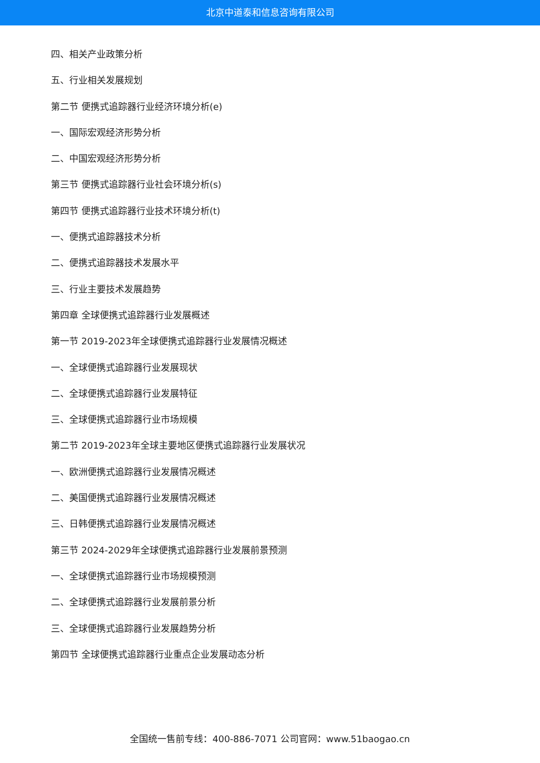北京中道泰和信息咨询有限公司
四、相关产业政策分析
五、行业相关发展规划
第二节 便携式追踪器行业经济环境分析(e)
一、国际宏观经济形势分析
二、中国宏观经济形势分析
第三节 便携式追踪器行业社会环境分析(s)
第四节 便携式追踪器行业技术环境分析(t)
一、便携式追踪器技术分析
二、便携式追踪器技术发展水平
三、行业主要技术发展趋势
第四章 全球便携式追踪器行业发展概述
第一节 2019-2023年全球便携式追踪器行业发展情况概述
一、全球便携式追踪器行业发展现状
二、全球便携式追踪器行业发展特征
三、全球便携式追踪器行业市场规模
第二节 2019-2023年全球主要地区便携式追踪器行业发展状况
一、欧洲便携式追踪器行业发展情况概述
二、美国便携式追踪器行业发展情况概述
三、日韩便携式追踪器行业发展情况概述
第三节 2024-2029年全球便携式追踪器行业发展前景预测
一、全球便携式追踪器行业市场规模预测
二、全球便携式追踪器行业发展前景分析
三、全球便携式追踪器行业发展趋势分析
第四节 全球便携式追踪器行业重点企业发展动态分析
全国统一售前专线：400-886-7071 公司官网：www.51baogao.cn